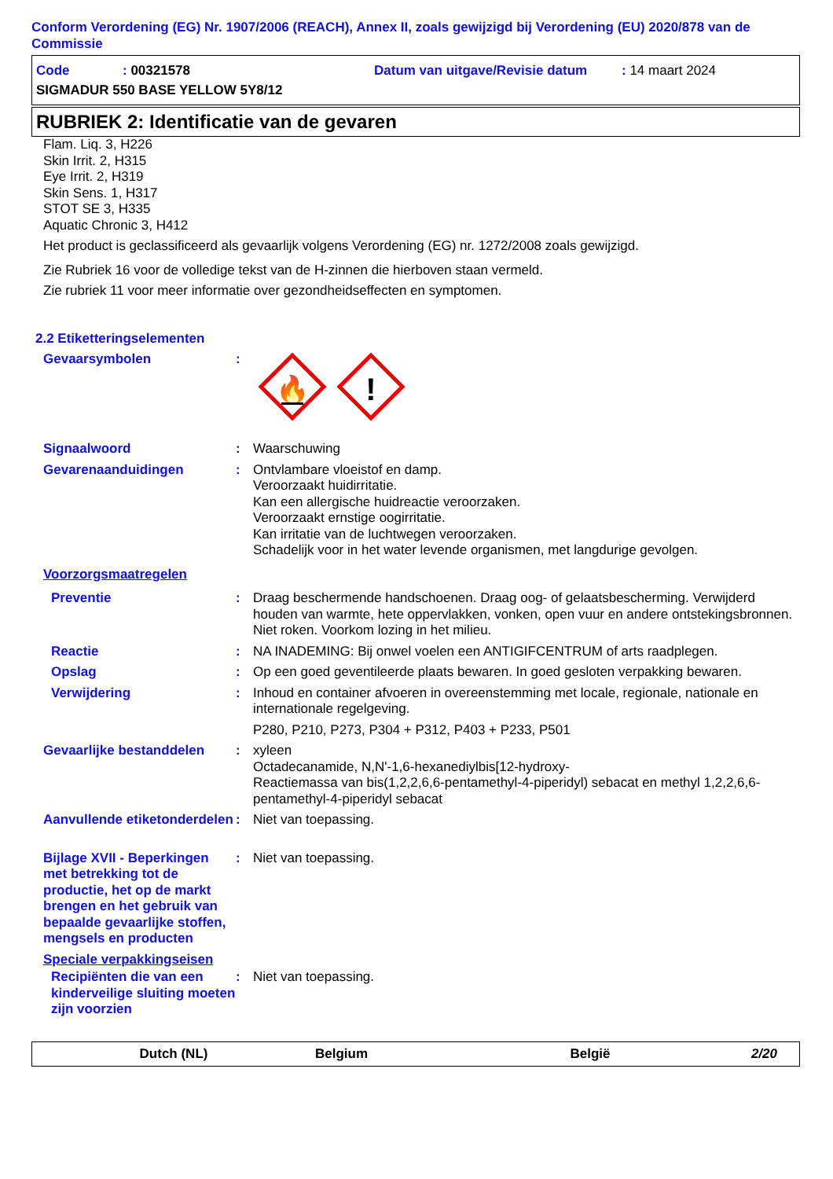Conform Verordening (EG) Nr. 1907/2006 (REACH), Annex II, zoals gewijzigd bij Verordening (EU) 2020/878 van de Commissie
Code: 00321578 Datum van uitgave/Revisie datum: 14 maart 2024
SIGMADUR 550 BASE YELLOW 5Y8/12
RUBRIEK 2: Identificatie van de gevaren
Flam. Liq. 3, H226
Skin Irrit. 2, H315
Eye Irrit. 2, H319
Skin Sens. 1, H317
STOT SE 3, H335
Aquatic Chronic 3, H412
Het product is geclassificeerd als gevaarlijk volgens Verordening (EG) nr. 1272/2008 zoals gewijzigd.
Zie Rubriek 16 voor de volledige tekst van de H-zinnen die hierboven staan vermeld.
Zie rubriek 11 voor meer informatie over gezondheidseffecten en symptomen.
2.2 Etiketteringselementen
Gevaarsymbolen :
🔥
!
Signaalwoord : Waarschuwing
Gevarenaanduidingen : Ontvlambare vloeistof en damp.
Veroorzaakt huidirritatie.
Kan een allergische huidreactie veroorzaken.
Veroorzaakt ernstige oogirritatie.
Kan irritatie van de luchtwegen veroorzaken.
Schadelijk voor in het water levende organismen, met langdurige gevolgen.
Voorzorgsmaatregelen
Preventie : Draag beschermende handschoenen. Draag oog- of gelaatsbescherming. Verwijderd houden van warmte, hete oppervlakken, vonken, open vuur en andere ontstekingsbronnen. Niet roken. Voorkom lozing in het milieu.
Reactie : NA INADEMING: Bij onwel voelen een ANTIGIFCENTRUM of arts raadplegen.
Opslag : Op een goed geventileerde plaats bewaren. In goed gesloten verpakking bewaren.
Verwijdering : Inhoud en container afvoeren in overeenstemming met locale, regionale, nationale en internationale regelgeving.
P280, P210, P273, P304 + P312, P403 + P233, P501
Gevaarlijke bestanddelen : xyleen
Octadecanamide, N,N'-1,6-hexanediylbis[12-hydroxy-
Reactiemassa van bis(1,2,2,6,6-pentamethyl-4-piperidyl) sebacat en methyl 1,2,2,6,6-pentamethyl-4-piperidyl sebacat
Aanvullende etiketonderdelen
: Niet van toepassing.
Bijlage XVII - Beperkingen met betrekking tot de productie, het op de markt brengen en het gebruik van bepaalde gevaarlijke stoffen, mengsels en producten
: Niet van toepassing.
Speciale verpakkingseisen
Recipiënten die van een kinderveilige sluiting moeten zijn voorzien
: Niet van toepassing.
Dutch (NL) Belgium België 2/20